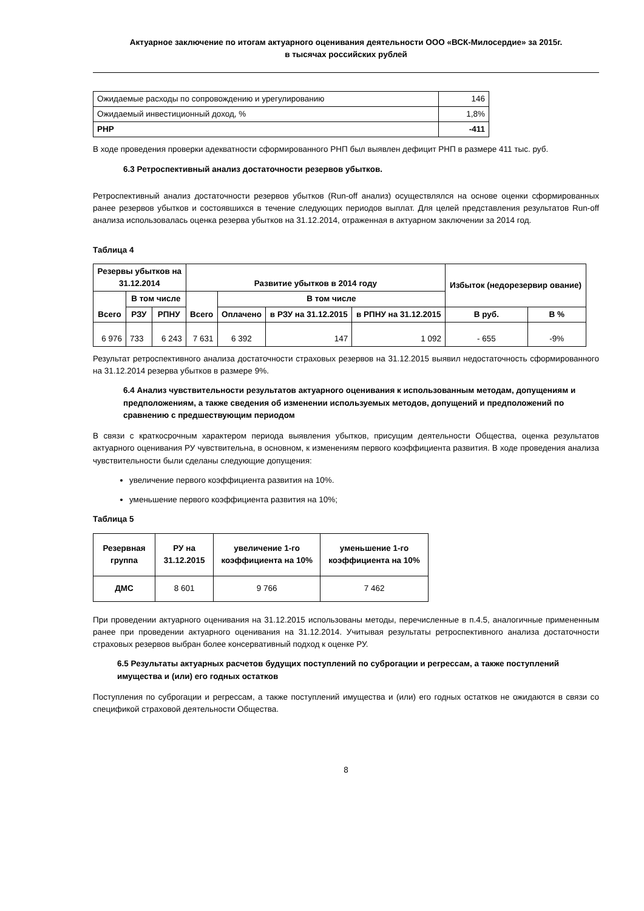Актуарное заключение по итогам актуарного оценивания деятельности ООО «ВСК-Милосердие» за 2015г.
в тысячах российских рублей
| Ожидаемые расходы по сопровождению и урегулированию | 146 |
| Ожидаемый инвестиционный доход, % | 1,8% |
| РНР | -411 |
В ходе проведения проверки адекватности сформированного РНП был выявлен дефицит РНП в размере 411 тыс. руб.
6.3 Ретроспективный анализ достаточности резервов убытков.
Ретроспективный анализ достаточности резервов убытков (Run-off анализ) осуществлялся на основе оценки сформированных ранее резервов убытков и состоявшихся в течение следующих периодов выплат. Для целей представления результатов Run-off анализа использовалась оценка резерва убытков на 31.12.2014, отраженная в актуарном заключении за 2014 год.
Таблица 4
| Резервы убытков на 31.12.2014 | | | Развитие убытков в 2014 году | | | | Избыток (недорезервир ование) | |
| --- | --- | --- | --- | --- | --- | --- | --- | --- |
| Всего | В том числе | | Всего | В том числе | | | | |
| | РЗУ | РПНУ | | Оплачено | в РЗУ на 31.12.2015 | в РПНУ на 31.12.2015 | В руб. | В % |
| 6 976 | 733 | 6 243 | 7 631 | 6 392 | 147 | 1 092 | - 655 | -9% |
Результат ретроспективного анализа достаточности страховых резервов на 31.12.2015 выявил недостаточность сформированного на 31.12.2014 резерва убытков в размере 9%.
6.4 Анализ чувствительности результатов актуарного оценивания к использованным методам, допущениям и предположениям, а также сведения об изменении используемых методов, допущений и предположений по сравнению с предшествующим периодом
В связи с краткосрочным характером периода выявления убытков, присущим деятельности Общества, оценка результатов актуарного оценивания РУ чувствительна, в основном, к изменениям первого коэффициента развития. В ходе проведения анализа чувствительности были сделаны следующие допущения:
увеличение первого коэффициента развития на 10%.
уменьшение первого коэффициента развития на 10%;
Таблица 5
| Резервная группа | РУ на 31.12.2015 | увеличение 1-го коэффициента на 10% | уменьшение 1-го коэффициента на 10% |
| --- | --- | --- | --- |
| ДМС | 8 601 | 9 766 | 7 462 |
При проведении актуарного оценивания на 31.12.2015 использованы методы, перечисленные в п.4.5, аналогичные примененным ранее при проведении актуарного оценивания на 31.12.2014. Учитывая результаты ретроспективного анализа достаточности страховых резервов выбран более консервативный подход к оценке РУ.
6.5 Результаты актуарных расчетов будущих поступлений по суброгации и регрессам, а также поступлений имущества и (или) его годных остатков
Поступления по суброгации и регрессам, а также поступлений имущества и (или) его годных остатков не ожидаются в связи со спецификой страховой деятельности Общества.
8